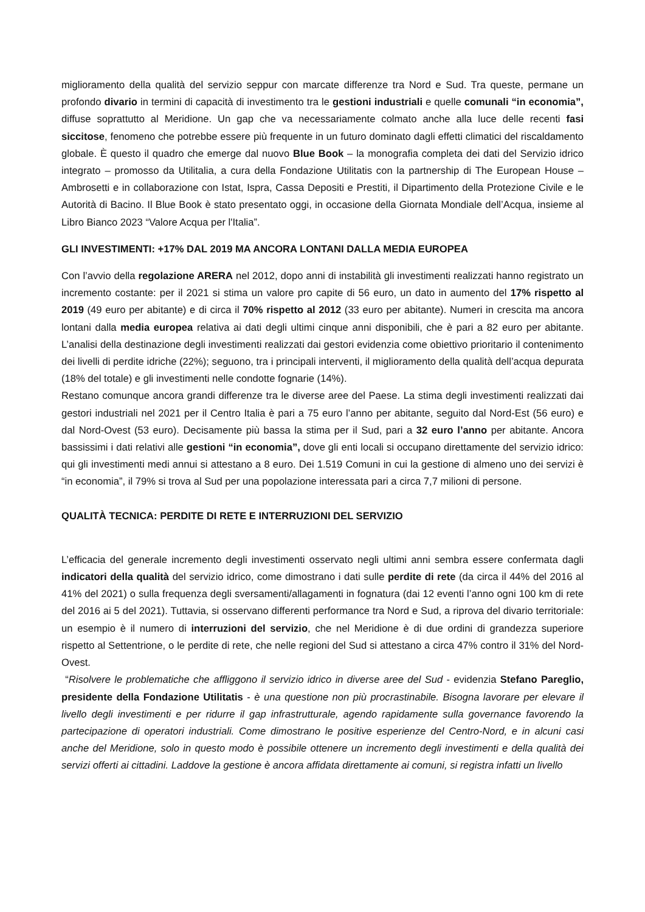miglioramento della qualità del servizio seppur con marcate differenze tra Nord e Sud. Tra queste, permane un profondo divario in termini di capacità di investimento tra le gestioni industriali e quelle comunali “in economia”, diffuse soprattutto al Meridione. Un gap che va necessariamente colmato anche alla luce delle recenti fasi siccitose, fenomeno che potrebbe essere più frequente in un futuro dominato dagli effetti climatici del riscaldamento globale. È questo il quadro che emerge dal nuovo Blue Book – la monografia completa dei dati del Servizio idrico integrato – promosso da Utilitalia, a cura della Fondazione Utilitatis con la partnership di The European House – Ambrosetti e in collaborazione con Istat, Ispra, Cassa Depositi e Prestiti, il Dipartimento della Protezione Civile e le Autorità di Bacino. Il Blue Book è stato presentato oggi, in occasione della Giornata Mondiale dell’Acqua, insieme al Libro Bianco 2023 “Valore Acqua per l'Italia”.
GLI INVESTIMENTI: +17% DAL 2019 MA ANCORA LONTANI DALLA MEDIA EUROPEA
Con l’avvio della regolazione ARERA nel 2012, dopo anni di instabilità gli investimenti realizzati hanno registrato un incremento costante: per il 2021 si stima un valore pro capite di 56 euro, un dato in aumento del 17% rispetto al 2019 (49 euro per abitante) e di circa il 70% rispetto al 2012 (33 euro per abitante). Numeri in crescita ma ancora lontani dalla media europea relativa ai dati degli ultimi cinque anni disponibili, che è pari a 82 euro per abitante. L’analisi della destinazione degli investimenti realizzati dai gestori evidenzia come obiettivo prioritario il contenimento dei livelli di perdite idriche (22%); seguono, tra i principali interventi, il miglioramento della qualità dell’acqua depurata (18% del totale) e gli investimenti nelle condotte fognarie (14%).
Restano comunque ancora grandi differenze tra le diverse aree del Paese. La stima degli investimenti realizzati dai gestori industriali nel 2021 per il Centro Italia è pari a 75 euro l’anno per abitante, seguito dal Nord-Est (56 euro) e dal Nord-Ovest (53 euro). Decisamente più bassa la stima per il Sud, pari a 32 euro l’anno per abitante. Ancora bassissimi i dati relativi alle gestioni “in economia”, dove gli enti locali si occupano direttamente del servizio idrico: qui gli investimenti medi annui si attestano a 8 euro. Dei 1.519 Comuni in cui la gestione di almeno uno dei servizi è “in economia”, il 79% si trova al Sud per una popolazione interessata pari a circa 7,7 milioni di persone.
QUALITÀ TECNICA: PERDITE DI RETE E INTERRUZIONI DEL SERVIZIO
L’efficacia del generale incremento degli investimenti osservato negli ultimi anni sembra essere confermata dagli indicatori della qualità del servizio idrico, come dimostrano i dati sulle perdite di rete (da circa il 44% del 2016 al 41% del 2021) o sulla frequenza degli sversamenti/allagamenti in fognatura (dai 12 eventi l’anno ogni 100 km di rete del 2016 ai 5 del 2021). Tuttavia, si osservano differenti performance tra Nord e Sud, a riprova del divario territoriale: un esempio è il numero di interruzioni del servizio, che nel Meridione è di due ordini di grandezza superiore rispetto al Settentrione, o le perdite di rete, che nelle regioni del Sud si attestano a circa 47% contro il 31% del Nord-Ovest.
“Risolvere le problematiche che affliggono il servizio idrico in diverse aree del Sud - evidenzia Stefano Pareglio, presidente della Fondazione Utilitatis - è una questione non più procrastinabile. Bisogna lavorare per elevare il livello degli investimenti e per ridurre il gap infrastrutturale, agendo rapidamente sulla governance favorendo la partecipazione di operatori industriali. Come dimostrano le positive esperienze del Centro-Nord, e in alcuni casi anche del Meridione, solo in questo modo è possibile ottenere un incremento degli investimenti e della qualità dei servizi offerti ai cittadini. Laddove la gestione è ancora affidata direttamente ai comuni, si registra infatti un livello